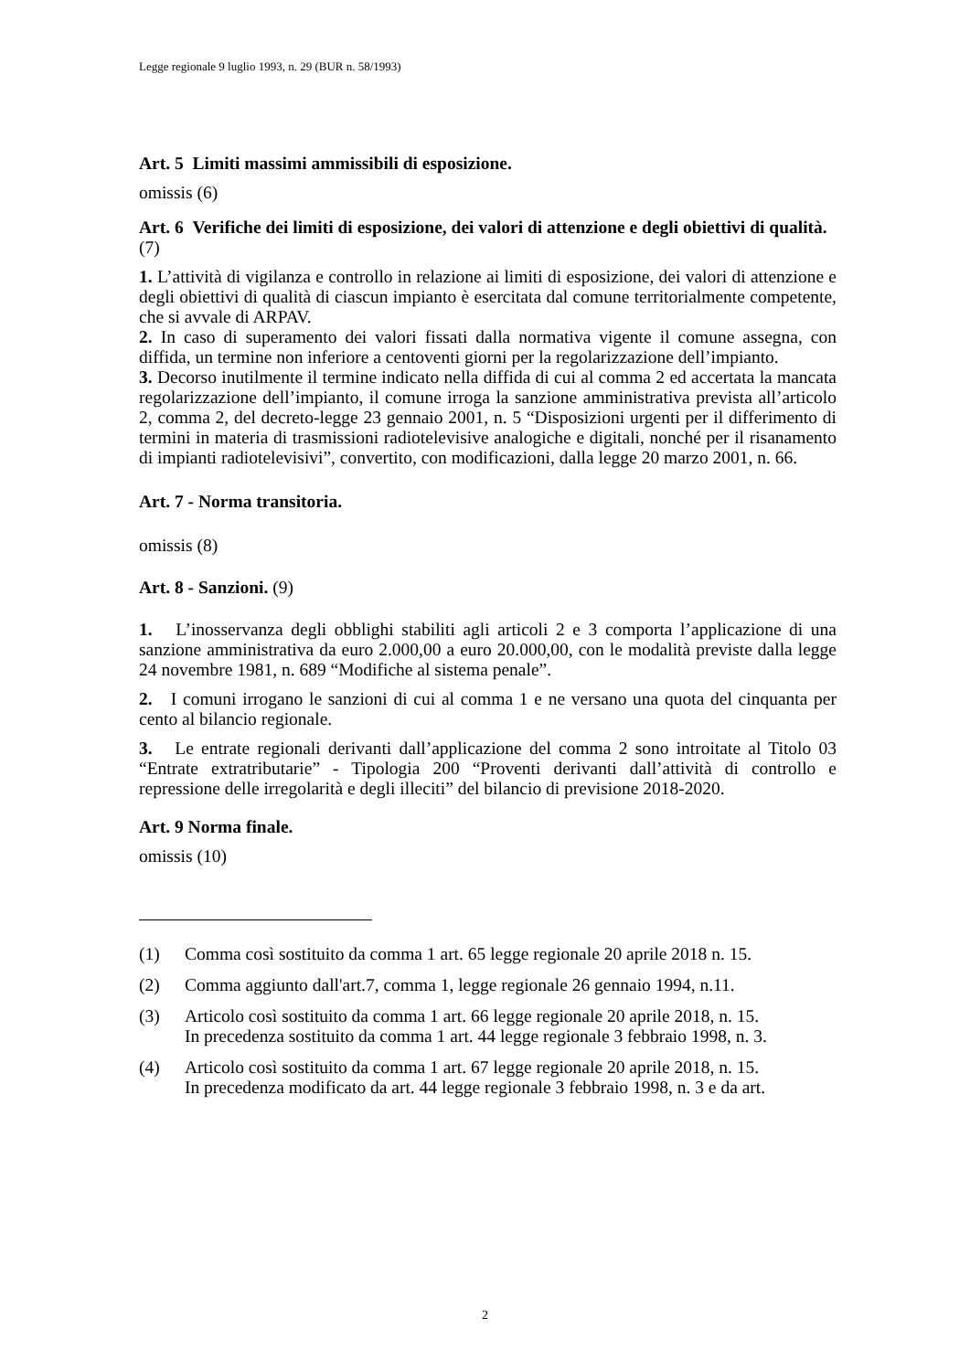Legge regionale 9 luglio 1993, n. 29 (BUR n. 58/1993)
Art. 5 Limiti massimi ammissibili di esposizione.
omissis (6)
Art. 6 Verifiche dei limiti di esposizione, dei valori di attenzione e degli obiettivi di qualità. (7)
1. L’attività di vigilanza e controllo in relazione ai limiti di esposizione, dei valori di attenzione e degli obiettivi di qualità di ciascun impianto è esercitata dal comune territorialmente competente, che si avvale di ARPAV.
2. In caso di superamento dei valori fissati dalla normativa vigente il comune assegna, con diffida, un termine non inferiore a centoventi giorni per la regolarizzazione dell’impianto.
3. Decorso inutilmente il termine indicato nella diffida di cui al comma 2 ed accertata la mancata regolarizzazione dell’impianto, il comune irroga la sanzione amministrativa prevista all’articolo 2, comma 2, del decreto-legge 23 gennaio 2001, n. 5 “Disposizioni urgenti per il differimento di termini in materia di trasmissioni radiotelevisive analogiche e digitali, nonché per il risanamento di impianti radiotelevisivi”, convertito, con modificazioni, dalla legge 20 marzo 2001, n. 66.
Art. 7 - Norma transitoria.
omissis (8)
Art. 8 - Sanzioni. (9)
1. L’inosservanza degli obblighi stabiliti agli articoli 2 e 3 comporta l’applicazione di una sanzione amministrativa da euro 2.000,00 a euro 20.000,00, con le modalità previste dalla legge 24 novembre 1981, n. 689 “Modifiche al sistema penale”.
2. I comuni irrogano le sanzioni di cui al comma 1 e ne versano una quota del cinquanta per cento al bilancio regionale.
3. Le entrate regionali derivanti dall’applicazione del comma 2 sono introitate al Titolo 03 “Entrate extratributarie” - Tipologia 200 “Proventi derivanti dall’attività di controllo e repressione delle irregolarità e degli illeciti” del bilancio di previsione 2018-2020.
Art. 9 Norma finale.
omissis (10)
(1) Comma così sostituito da comma 1 art. 65 legge regionale 20 aprile 2018 n. 15.
(2) Comma aggiunto dall'art.7, comma 1, legge regionale 26 gennaio 1994, n.11.
(3) Articolo così sostituito da comma 1 art. 66 legge regionale 20 aprile 2018, n. 15.
In precedenza sostituito da comma 1 art. 44 legge regionale 3 febbraio 1998, n. 3.
(4) Articolo così sostituito da comma 1 art. 67 legge regionale 20 aprile 2018, n. 15.
In precedenza modificato da art. 44 legge regionale 3 febbraio 1998, n. 3 e da art.
2